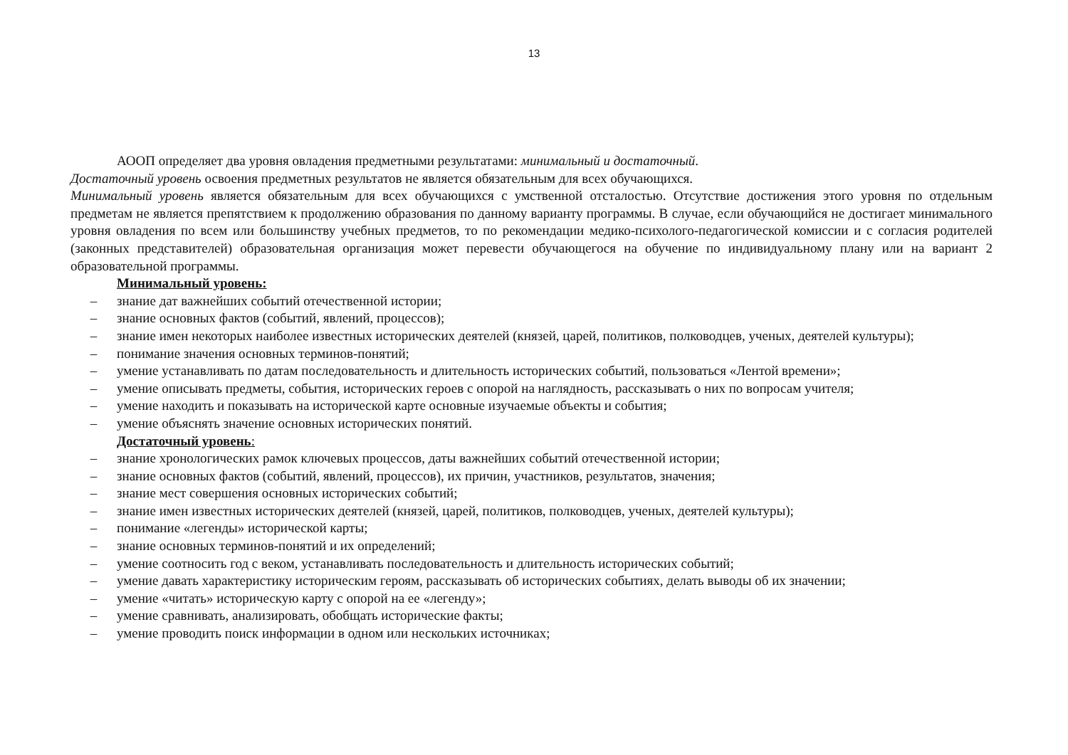13
АООП определяет два уровня овладения предметными результатами: минимальный и достаточный.
Достаточный уровень освоения предметных результатов не является обязательным для всех обучающихся.
Минимальный уровень является обязательным для всех обучающихся с умственной отсталостью. Отсутствие достижения этого уровня по отдельным предметам не является препятствием к продолжению образования по данному варианту программы. В случае, если обучающийся не достигает минимального уровня овладения по всем или большинству учебных предметов, то по рекомендации медико-психолого-педагогической комиссии и с согласия родителей (законных представителей) образовательная организация может перевести обучающегося на обучение по индивидуальному плану или на вариант 2 образовательной программы.
Минимальный уровень:
– знание дат важнейших событий отечественной истории;
– знание основных фактов (событий, явлений, процессов);
– знание имен некоторых наиболее известных исторических деятелей (князей, царей, политиков, полководцев, ученых, деятелей культуры);
– понимание значения основных терминов-понятий;
– умение устанавливать по датам последовательность и длительность исторических событий, пользоваться «Лентой времени»;
– умение описывать предметы, события, исторических героев с опорой на наглядность, рассказывать о них по вопросам учителя;
– умение находить и показывать на исторической карте основные изучаемые объекты и события;
– умение объяснять значение основных исторических понятий.
Достаточный уровень:
– знание хронологических рамок ключевых процессов, даты важнейших событий отечественной истории;
– знание основных фактов (событий, явлений, процессов), их причин, участников, результатов, значения;
– знание мест совершения основных исторических событий;
– знание имен известных исторических деятелей (князей, царей, политиков, полководцев, ученых, деятелей культуры);
– понимание «легенды» исторической карты;
– знание основных терминов-понятий и их определений;
– умение соотносить год с веком, устанавливать последовательность и длительность исторических событий;
– умение давать характеристику историческим героям, рассказывать об исторических событиях, делать выводы об их значении;
– умение «читать» историческую карту с опорой на ее «легенду»;
– умение сравнивать, анализировать, обобщать исторические факты;
– умение проводить поиск информации в одном или нескольких источниках;